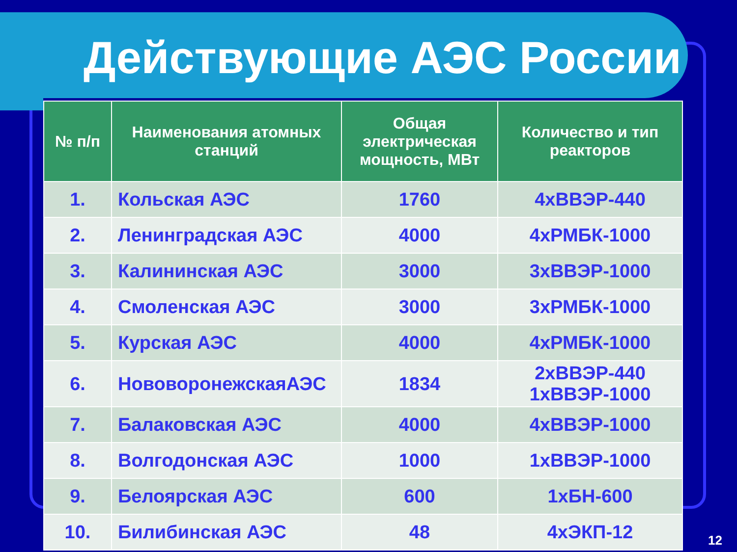Действующие АЭС России
| № п/п | Наименования атомных станций | Общая электрическая мощность, МВт | Количество и тип реакторов |
| --- | --- | --- | --- |
| 1. | Кольская АЭС | 1760 | 4хВВЭР-440 |
| 2. | Ленинградская АЭС | 4000 | 4хРМБК-1000 |
| 3. | Калининская АЭС | 3000 | 3хВВЭР-1000 |
| 4. | Смоленская АЭС | 3000 | 3хРМБК-1000 |
| 5. | Курская АЭС | 4000 | 4хРМБК-1000 |
| 6. | НововоронежскаяАЭС | 1834 | 2хВВЭР-440 1хВВЭР-1000 |
| 7. | Балаковская АЭС | 4000 | 4хВВЭР-1000 |
| 8. | Волгодонская АЭС | 1000 | 1хВВЭР-1000 |
| 9. | Белоярская АЭС | 600 | 1хБН-600 |
| 10. | Билибинская АЭС | 48 | 4хЭКП-12 |
12